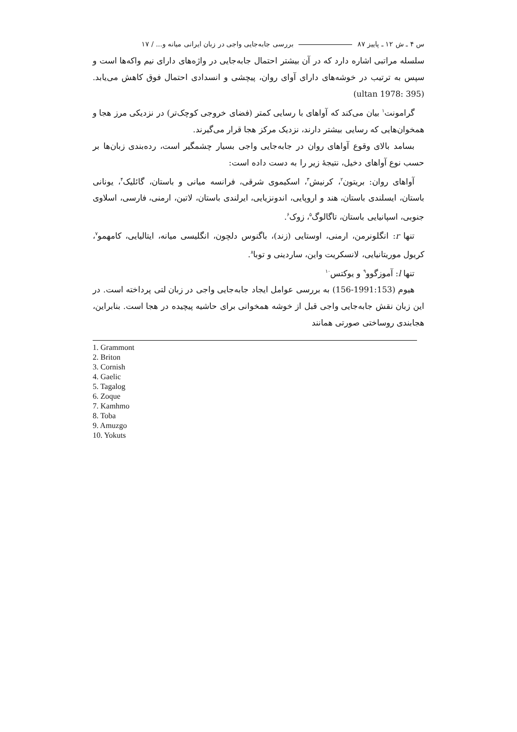س ۴ ـ ش ۱۲ ـ پاییز ۸۷ بررسی جابه‌جایی واجی در زبان ایرانی میانه و... / ۱۷
سلسله مراتبی اشاره دارد که در آن بیشتر احتمال جابه‌جایی در واژه‌های دارای نیم واکه‌ها است و سپس به ترتیب در خوشه‌های دارای آوای روان، پیچشی و انسدادی احتمال فوق کاهش می‌یابد. (ultan 1978: 395)
گرامونت<sup>۱</sup> بیان می‌کند که آواهای با رسایی کمتر (فضای خروجی کوچک‌تر) در نزدیکی مرز هجا و همخوان‌هایی که رسایی بیشتر دارند، نزدیک مرکز هجا قرار می‌گیرند.
بسامد بالای وقوع آواهای روان در جابه‌جایی واجی بسیار چشمگیر است، رده‌بندی زبان‌ها بر حسب نوع آواهای دخیل، نتیجهٔ زیر را به دست داده است:
آواهای روان: بریتون<sup>۲</sup>، کرنیش<sup>۳</sup>، اسکیموی شرقی، فرانسه میانی و باستان، گائلیک<sup>۴</sup>، یونانی باستان، ایسلندی باستان، هند و اروپایی، اندونزیایی، ایرلندی باستان، لاتین، ارمنی، فارسی، اسلاوی جنوبی، اسپانیایی باستان، تاگالوگ<sup>۵</sup>، زوک<sup>۶</sup>.
تنها r: انگلونرمن، ارمنی، اوستایی (زند)، باگنوس دلچون، انگلیسی میانه، ایتالیایی، کامهمو<sup>۷</sup>، کریول موریتانیایی، لانسکریت واین، ساردینی و توبا<sup>۸</sup>.
تنها l: آموزگوو<sup>۹</sup> و یوکتس<sup>۱۰</sup>
هیوم (1991:153-156) به بررسی عوامل ایجاد جابه‌جایی واجی در زبان لتی پرداخته است. در این زبان نقش جابه‌جایی واجی قبل از خوشه همخوانی برای حاشیه پیچیده در هجا است. بنابراین، هجابندی روساختی صورتی همانند
1. Grammont
2. Briton
3. Cornish
4. Gaelic
5. Tagalog
6. Zoque
7. Kamhmo
8. Toba
9. Amuzgo
10. Yokuts